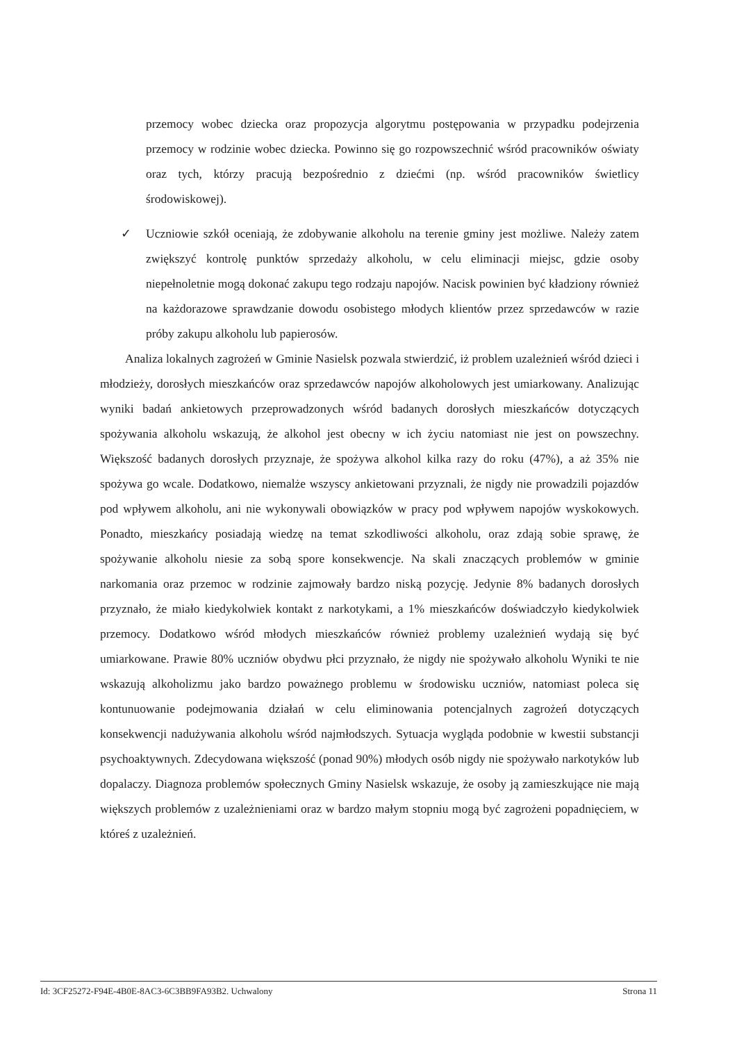przemocy wobec dziecka oraz propozycja algorytmu postępowania w przypadku podejrzenia przemocy w rodzinie wobec dziecka. Powinno się go rozpowszechnić wśród pracowników oświaty oraz tych, którzy pracują bezpośrednio z dziećmi (np. wśród pracowników świetlicy środowiskowej).
✓
Uczniowie szkół oceniają, że zdobywanie alkoholu na terenie gminy jest możliwe. Należy zatem zwiększyć kontrolę punktów sprzedaży alkoholu, w celu eliminacji miejsc, gdzie osoby niepełnoletnie mogą dokonać zakupu tego rodzaju napojów. Nacisk powinien być kładziony również na każdorazowe sprawdzanie dowodu osobistego młodych klientów przez sprzedawców w razie próby zakupu alkoholu lub papierosów.
Analiza lokalnych zagrożeń w Gminie Nasielsk pozwala stwierdzić, iż problem uzależnień wśród dzieci i młodzieży, dorosłych mieszkańców oraz sprzedawców napojów alkoholowych jest umiarkowany. Analizując wyniki badań ankietowych przeprowadzonych wśród badanych dorosłych mieszkańców dotyczących spożywania alkoholu wskazują, że alkohol jest obecny w ich życiu natomiast nie jest on powszechny. Większość badanych dorosłych przyznaje, że spożywa alkohol kilka razy do roku (47%), a aż 35% nie spożywa go wcale. Dodatkowo, niemalże wszyscy ankietowani przyznali, że nigdy nie prowadzili pojazdów pod wpływem alkoholu, ani nie wykonywali obowiązków w pracy pod wpływem napojów wyskokowych. Ponadto, mieszkańcy posiadają wiedzę na temat szkodliwości alkoholu, oraz zdają sobie sprawę, że spożywanie alkoholu niesie za sobą spore konsekwencje. Na skali znaczących problemów w gminie narkomania oraz przemoc w rodzinie zajmowały bardzo niską pozycję. Jedynie 8% badanych dorosłych przyznało, że miało kiedykolwiek kontakt z narkotykami, a 1% mieszkańców doświadczyło kiedykolwiek przemocy. Dodatkowo wśród młodych mieszkańców również problemy uzależnień wydają się być umiarkowane. Prawie 80% uczniów obydwu płci przyznało, że nigdy nie spożywało alkoholu Wyniki te nie wskazują alkoholizmu jako bardzo poważnego problemu w środowisku uczniów, natomiast poleca się kontunuowanie podejmowania działań w celu eliminowania potencjalnych zagrożeń dotyczących konsekwencji nadużywania alkoholu wśród najmłodszych. Sytuacja wygląda podobnie w kwestii substancji psychoaktywnych. Zdecydowana większość (ponad 90%) młodych osób nigdy nie spożywało narkotyków lub dopalaczy. Diagnoza problemów społecznych Gminy Nasielsk wskazuje, że osoby ją zamieszkujące nie mają większych problemów z uzależnieniami oraz w bardzo małym stopniu mogą być zagrożeni popadnięciem, w któreś z uzależnień.
Id: 3CF25272-F94E-4B0E-8AC3-6C3BB9FA93B2. Uchwalony Strona 11